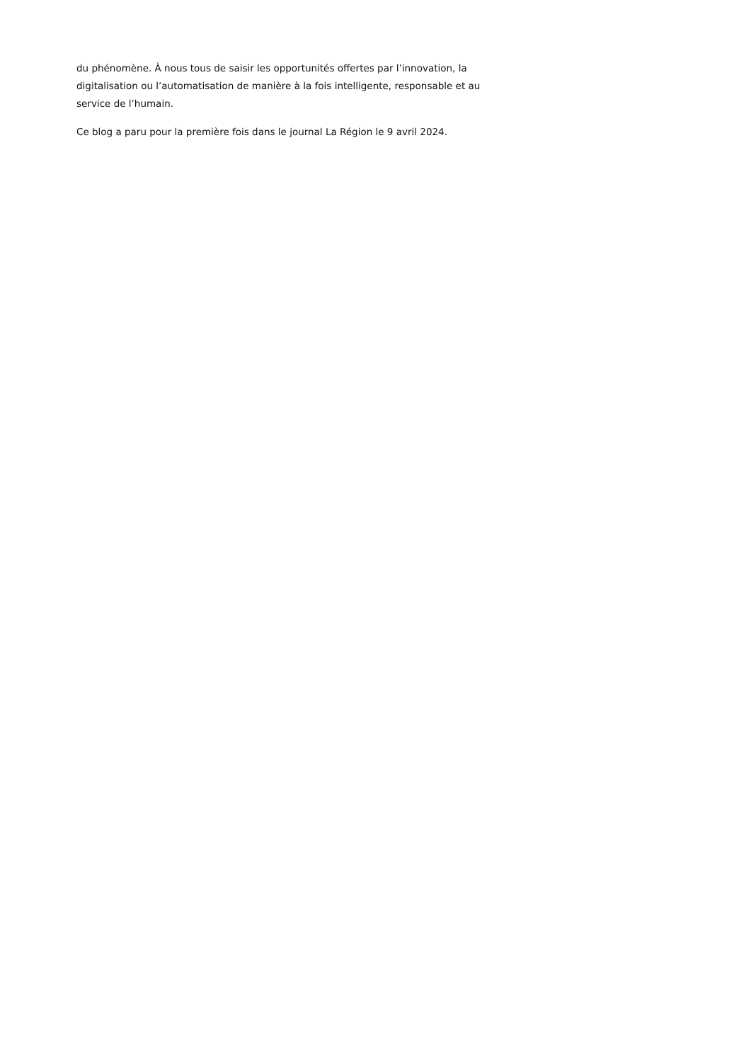du phénomène. À nous tous de saisir les opportunités offertes par l’innovation, la digitalisation ou l’automatisation de manière à la fois intelligente, responsable et au service de l’humain.
Ce blog a paru pour la première fois dans le journal La Région le 9 avril 2024.